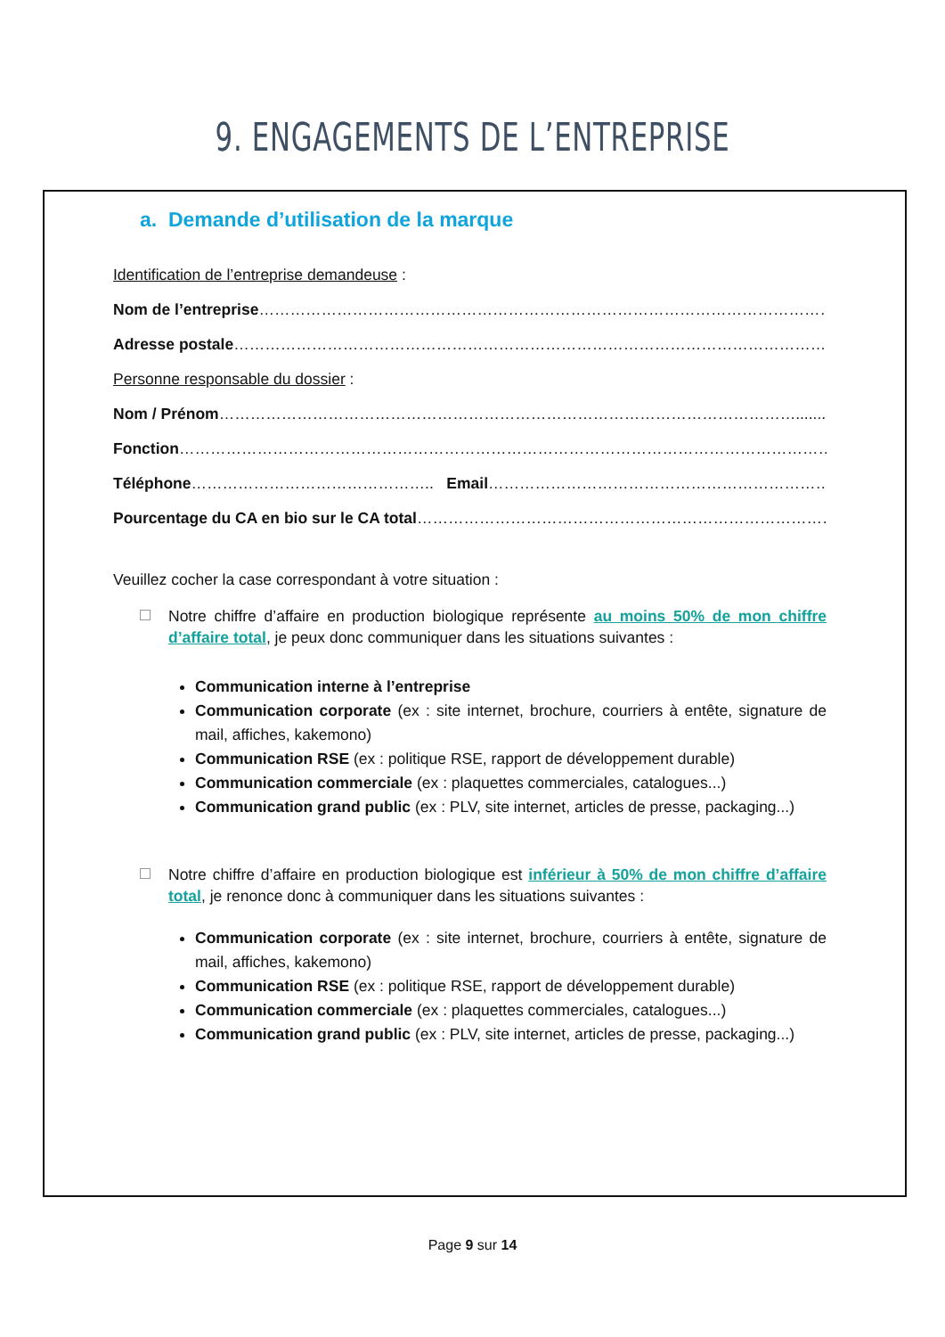9. ENGAGEMENTS DE L’ENTREPRISE
a. Demande d’utilisation de la marque
Identification de l’entreprise demandeuse :
Nom de l’entreprise……………………………………………………………………………………………………………
Adresse postale…………………………………………………………………………………………………………….
Personne responsable du dossier :
Nom / Prénom…………………………………………………………………………………………………...........
Fonction……………………………………………………………………………………………………………………..
Téléphone……………………………………….. Email……………………………………………………………………………..
Pourcentage du CA en bio sur le CA total……………………………………………………………………………
Veuillez cocher la case correspondant à votre situation :
Notre chiffre d’affaire en production biologique représente au moins 50% de mon chiffre d’affaire total, je peux donc communiquer dans les situations suivantes :
Communication interne à l’entreprise
Communication corporate (ex : site internet, brochure, courriers à entête, signature de mail, affiches, kakemono)
Communication RSE (ex : politique RSE, rapport de développement durable)
Communication commerciale (ex : plaquettes commerciales, catalogues...)
Communication grand public (ex : PLV, site internet, articles de presse, packaging...)
Notre chiffre d’affaire en production biologique est inférieur à 50% de mon chiffre d’affaire total, je renonce donc à communiquer dans les situations suivantes :
Communication corporate (ex : site internet, brochure, courriers à entête, signature de mail, affiches, kakemono)
Communication RSE (ex : politique RSE, rapport de développement durable)
Communication commerciale (ex : plaquettes commerciales, catalogues...)
Communication grand public (ex : PLV, site internet, articles de presse, packaging...)
Page 9 sur 14